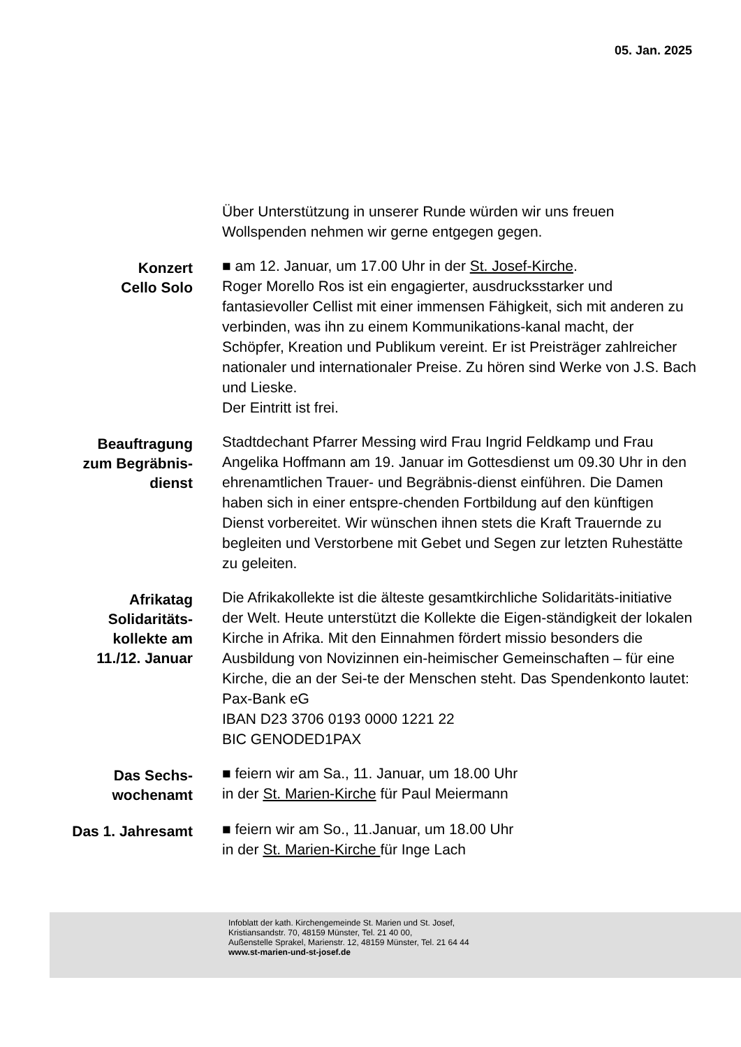05. Jan. 2025
Über Unterstützung in unserer Runde würden wir uns freuen
Wollspenden nehmen wir gerne entgegen gegen.
Konzert
Cello Solo
■ am 12. Januar, um 17.00 Uhr in der St. Josef-Kirche.
Roger Morello Ros ist ein engagierter, ausdrucksstarker und fantasievoller Cellist mit einer immensen Fähigkeit, sich mit anderen zu verbinden, was ihn zu einem Kommunikations-kanal macht, der Schöpfer, Kreation und Publikum vereint. Er ist Preisträger zahlreicher nationaler und internationaler Preise. Zu hören sind Werke von J.S. Bach und Lieske.
Der Eintritt ist frei.
Beauftragung
zum Begräbnis-
dienst
Stadtdechant Pfarrer Messing wird Frau Ingrid Feldkamp und Frau Angelika Hoffmann am 19. Januar im Gottesdienst um 09.30 Uhr in den ehrenamtlichen Trauer- und Begräbnis-dienst einführen. Die Damen haben sich in einer entspre-chenden Fortbildung auf den künftigen Dienst vorbereitet. Wir wünschen ihnen stets die Kraft Trauernde zu begleiten und Verstorbene mit Gebet und Segen zur letzten Ruhestätte zu geleiten.
Afrikatag
Solidaritäts-
kollekte am
11./12. Januar
Die Afrikakollekte ist die älteste gesamtkirchliche Solidaritäts-initiative der Welt. Heute unterstützt die Kollekte die Eigen-ständigkeit der lokalen Kirche in Afrika. Mit den Einnahmen fördert missio besonders die Ausbildung von Novizinnen ein-heimischer Gemeinschaften – für eine Kirche, die an der Sei-te der Menschen steht. Das Spendenkonto lautet:
Pax-Bank eG
IBAN D23 3706 0193 0000 1221 22
BIC GENODED1PAX
Das Sechs-
wochenamt
■ feiern wir am Sa., 11. Januar, um 18.00 Uhr
in der St. Marien-Kirche für Paul Meiermann
Das 1. Jahresamt
■ feiern wir am So., 11.Januar, um 18.00 Uhr
in der St. Marien-Kirche für Inge Lach
Infoblatt der kath. Kirchengemeinde St. Marien und St. Josef,
Kristiansandstr. 70, 48159 Münster, Tel. 21 40 00,
Außenstelle Sprakel, Marienstr. 12, 48159 Münster, Tel. 21 64 44
www.st-marien-und-st-josef.de